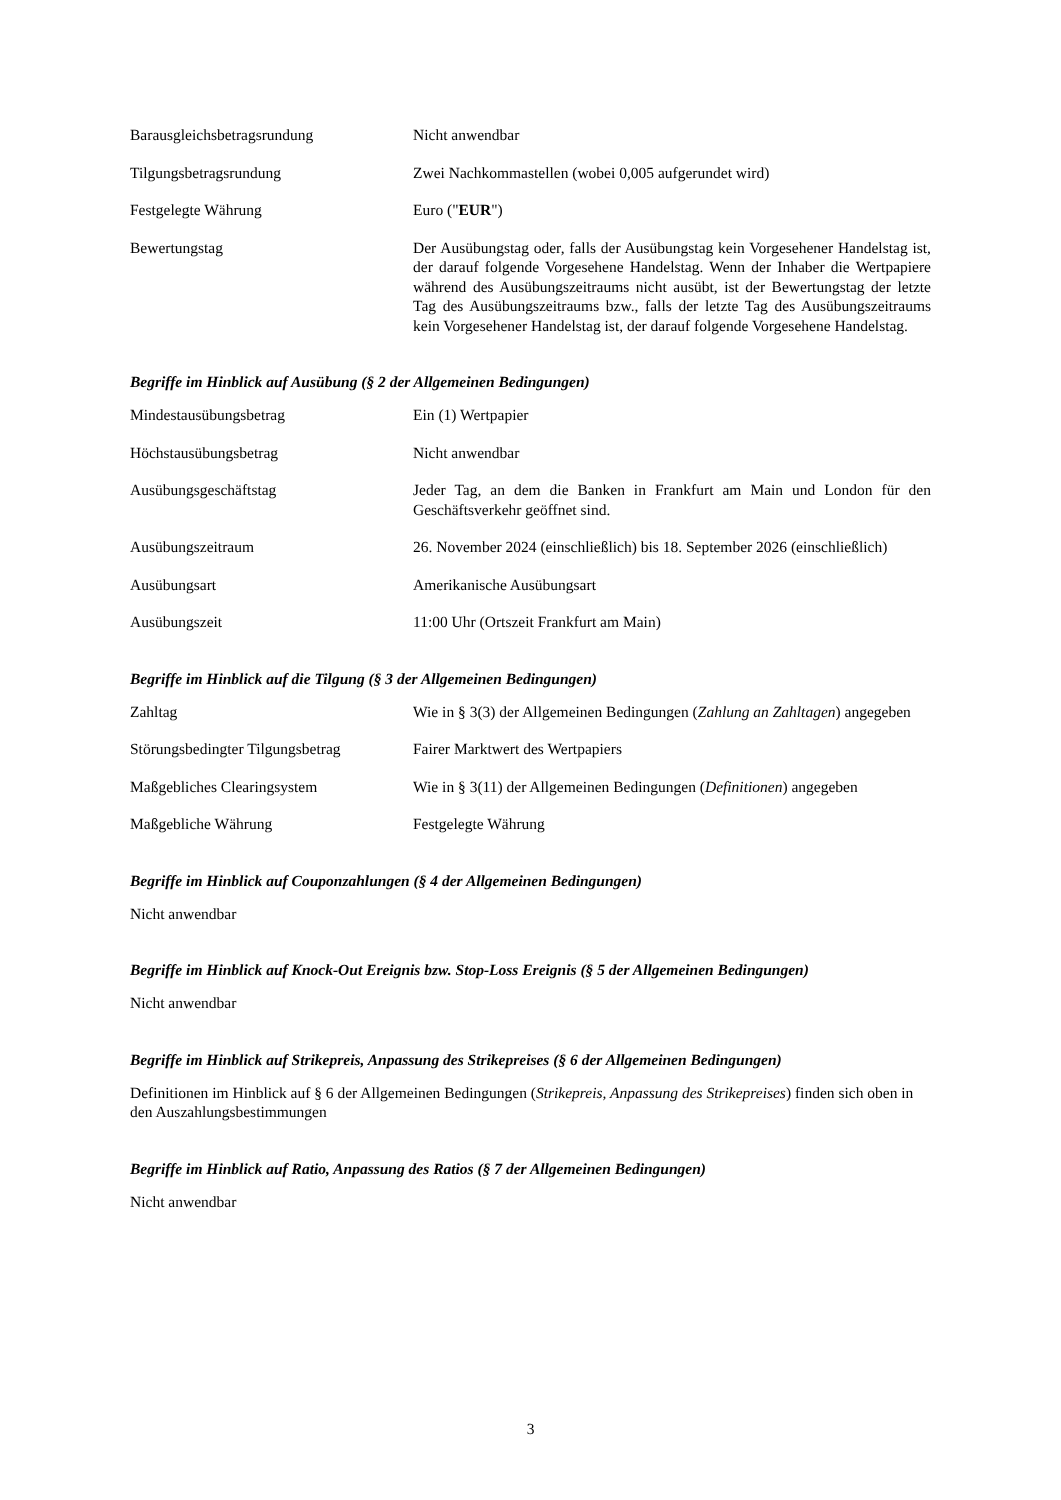Barausgleichsbetragsrundung Nicht anwendbar
Tilgungsbetragsrundung Zwei Nachkommastellen (wobei 0,005 aufgerundet wird)
Festgelegte Währung Euro ("EUR")
Bewertungstag Der Ausübungstag oder, falls der Ausübungstag kein Vorgesehener Handelstag ist, der darauf folgende Vorgesehene Handelstag. Wenn der Inhaber die Wertpapiere während des Ausübungszeitraums nicht ausübt, ist der Bewertungstag der letzte Tag des Ausübungszeitraums bzw., falls der letzte Tag des Ausübungszeitraums kein Vorgesehener Handelstag ist, der darauf folgende Vorgesehene Handelstag.
Begriffe im Hinblick auf Ausübung (§ 2 der Allgemeinen Bedingungen)
Mindestausübungsbetrag Ein (1) Wertpapier
Höchstausübungsbetrag Nicht anwendbar
Ausübungsgeschäftstag Jeder Tag, an dem die Banken in Frankfurt am Main und London für den Geschäftsverkehr geöffnet sind.
Ausübungszeitraum 26. November 2024 (einschließlich) bis 18. September 2026 (einschließlich)
Ausübungsart Amerikanische Ausübungsart
Ausübungszeit 11:00 Uhr (Ortszeit Frankfurt am Main)
Begriffe im Hinblick auf die Tilgung (§ 3 der Allgemeinen Bedingungen)
Zahltag Wie in § 3(3) der Allgemeinen Bedingungen (Zahlung an Zahltagen) angegeben
Störungsbedingter Tilgungsbetrag
Fairer Marktwert des Wertpapiers
Maßgebliches Clearingsystem Wie in § 3(11) der Allgemeinen Bedingungen (Definitionen) angegeben
Maßgebliche Währung Festgelegte Währung
Begriffe im Hinblick auf Couponzahlungen (§ 4 der Allgemeinen Bedingungen)
Nicht anwendbar
Begriffe im Hinblick auf Knock-Out Ereignis bzw. Stop-Loss Ereignis (§ 5 der Allgemeinen Bedingungen)
Nicht anwendbar
Begriffe im Hinblick auf Strikepreis, Anpassung des Strikepreises (§ 6 der Allgemeinen Bedingungen)
Definitionen im Hinblick auf § 6 der Allgemeinen Bedingungen (Strikepreis, Anpassung des Strikepreises) finden sich oben in den Auszahlungsbestimmungen
Begriffe im Hinblick auf Ratio, Anpassung des Ratios (§ 7 der Allgemeinen Bedingungen)
Nicht anwendbar
3